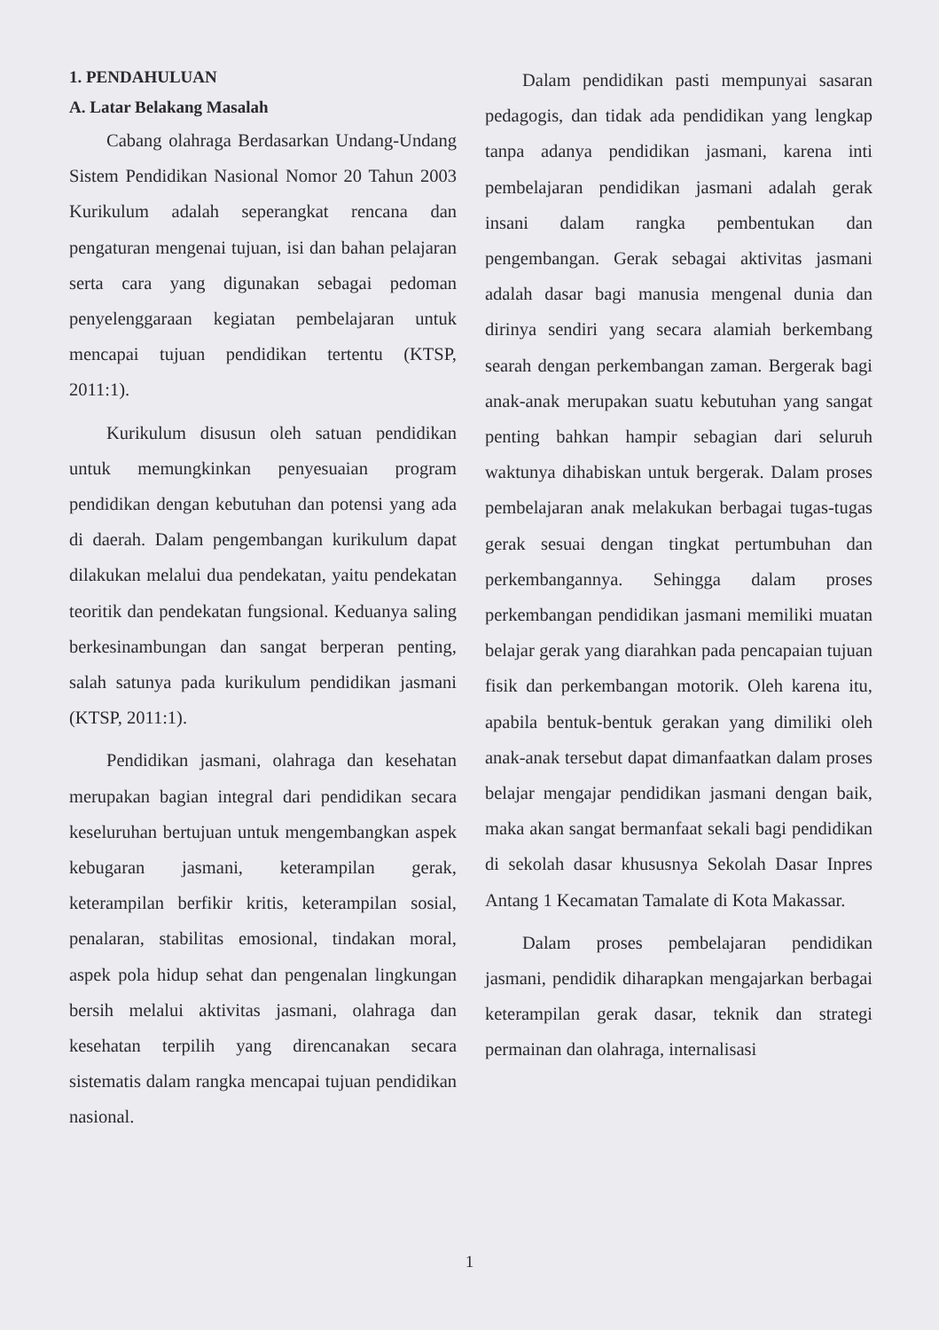1. PENDAHULUAN
A. Latar Belakang Masalah
Cabang olahraga Berdasarkan Undang-Undang Sistem Pendidikan Nasional Nomor 20 Tahun 2003 Kurikulum adalah seperangkat rencana dan pengaturan mengenai tujuan, isi dan bahan pelajaran serta cara yang digunakan sebagai pedoman penyelenggaraan kegiatan pembelajaran untuk mencapai tujuan pendidikan tertentu (KTSP, 2011:1).
Kurikulum disusun oleh satuan pendidikan untuk memungkinkan penyesuaian program pendidikan dengan kebutuhan dan potensi yang ada di daerah. Dalam pengembangan kurikulum dapat dilakukan melalui dua pendekatan, yaitu pendekatan teoritik dan pendekatan fungsional. Keduanya saling berkesinambungan dan sangat berperan penting, salah satunya pada kurikulum pendidikan jasmani (KTSP, 2011:1).
Pendidikan jasmani, olahraga dan kesehatan merupakan bagian integral dari pendidikan secara keseluruhan bertujuan untuk mengembangkan aspek kebugaran jasmani, keterampilan gerak, keterampilan berfikir kritis, keterampilan sosial, penalaran, stabilitas emosional, tindakan moral, aspek pola hidup sehat dan pengenalan lingkungan bersih melalui aktivitas jasmani, olahraga dan kesehatan terpilih yang direncanakan secara sistematis dalam rangka mencapai tujuan pendidikan nasional.
Dalam pendidikan pasti mempunyai sasaran pedagogis, dan tidak ada pendidikan yang lengkap tanpa adanya pendidikan jasmani, karena inti pembelajaran pendidikan jasmani adalah gerak insani dalam rangka pembentukan dan pengembangan. Gerak sebagai aktivitas jasmani adalah dasar bagi manusia mengenal dunia dan dirinya sendiri yang secara alamiah berkembang searah dengan perkembangan zaman. Bergerak bagi anak-anak merupakan suatu kebutuhan yang sangat penting bahkan hampir sebagian dari seluruh waktunya dihabiskan untuk bergerak. Dalam proses pembelajaran anak melakukan berbagai tugas-tugas gerak sesuai dengan tingkat pertumbuhan dan perkembangannya. Sehingga dalam proses perkembangan pendidikan jasmani memiliki muatan belajar gerak yang diarahkan pada pencapaian tujuan fisik dan perkembangan motorik. Oleh karena itu, apabila bentuk-bentuk gerakan yang dimiliki oleh anak-anak tersebut dapat dimanfaatkan dalam proses belajar mengajar pendidikan jasmani dengan baik, maka akan sangat bermanfaat sekali bagi pendidikan di sekolah dasar khususnya Sekolah Dasar Inpres Antang 1 Kecamatan Tamalate di Kota Makassar.
Dalam proses pembelajaran pendidikan jasmani, pendidik diharapkan mengajarkan berbagai keterampilan gerak dasar, teknik dan strategi permainan dan olahraga, internalisasi
1